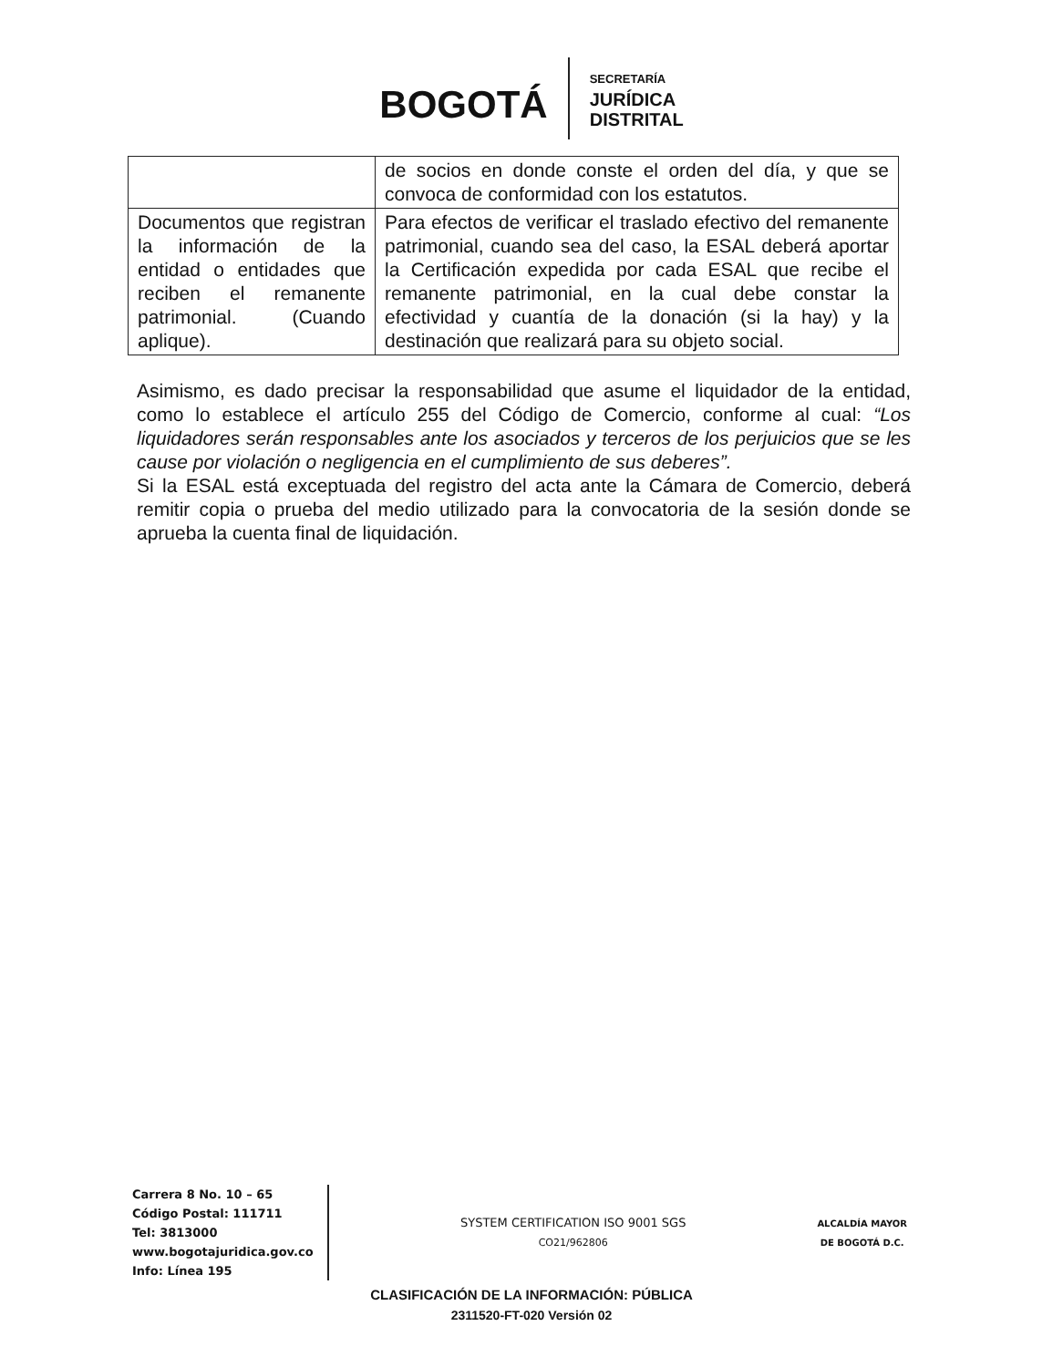BOGOTÁ
SECRETARÍA
JURÍDICA
DISTRITAL
| | de socios en donde conste el orden del día, y que se convoca de conformidad con los estatutos. |
| Documentos que registran la información de la entidad o entidades que reciben el remanente patrimonial. (Cuando aplique). | Para efectos de verificar el traslado efectivo del remanente patrimonial, cuando sea del caso, la ESAL deberá aportar la Certificación expedida por cada ESAL que recibe el remanente patrimonial, en la cual debe constar la efectividad y cuantía de la donación (si la hay) y la destinación que realizará para su objeto social. |
Asimismo, es dado precisar la responsabilidad que asume el liquidador de la entidad, como lo establece el artículo 255 del Código de Comercio, conforme al cual: “Los liquidadores serán responsables ante los asociados y terceros de los perjuicios que se les cause por violación o negligencia en el cumplimiento de sus deberes”.
Si la ESAL está exceptuada del registro del acta ante la Cámara de Comercio, deberá remitir copia o prueba del medio utilizado para la convocatoria de la sesión donde se aprueba la cuenta final de liquidación.
Carrera 8 No. 10 – 65
Código Postal: 111711
Tel: 3813000
www.bogotajuridica.gov.co
Info: Línea 195
SYSTEM CERTIFICATION ISO 9001 SGS
CO21/962806
ALCALDÍA MAYOR
DE BOGOTÁ D.C.
CLASIFICACIÓN DE LA INFORMACIÓN: PÚBLICA
2311520-FT-020 Versión 02